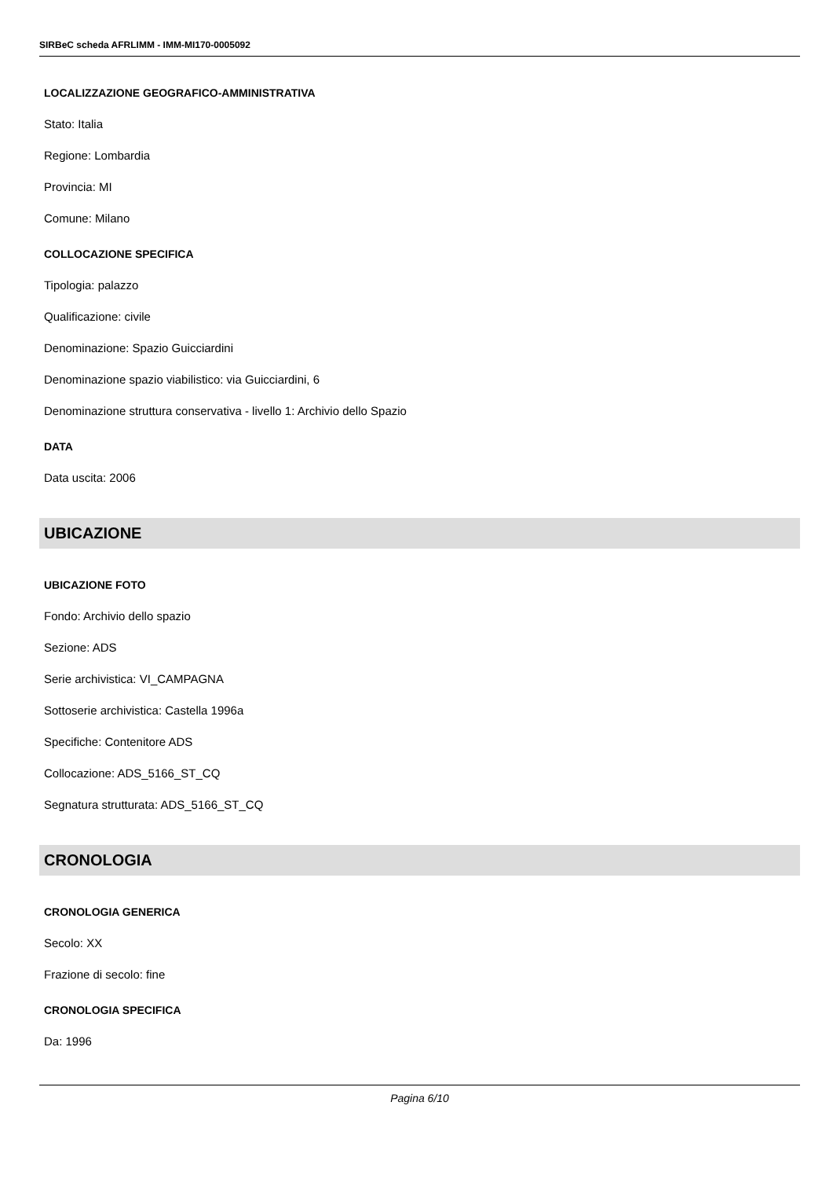SIRBeC scheda AFRLIMM - IMM-MI170-0005092
LOCALIZZAZIONE GEOGRAFICO-AMMINISTRATIVA
Stato: Italia
Regione: Lombardia
Provincia: MI
Comune: Milano
COLLOCAZIONE SPECIFICA
Tipologia: palazzo
Qualificazione: civile
Denominazione: Spazio Guicciardini
Denominazione spazio viabilistico: via Guicciardini, 6
Denominazione struttura conservativa - livello 1: Archivio dello Spazio
DATA
Data uscita: 2006
UBICAZIONE
UBICAZIONE FOTO
Fondo: Archivio dello spazio
Sezione: ADS
Serie archivistica: VI_CAMPAGNA
Sottoserie archivistica: Castella 1996a
Specifiche: Contenitore ADS
Collocazione: ADS_5166_ST_CQ
Segnatura strutturata: ADS_5166_ST_CQ
CRONOLOGIA
CRONOLOGIA GENERICA
Secolo: XX
Frazione di secolo: fine
CRONOLOGIA SPECIFICA
Da: 1996
Pagina 6/10